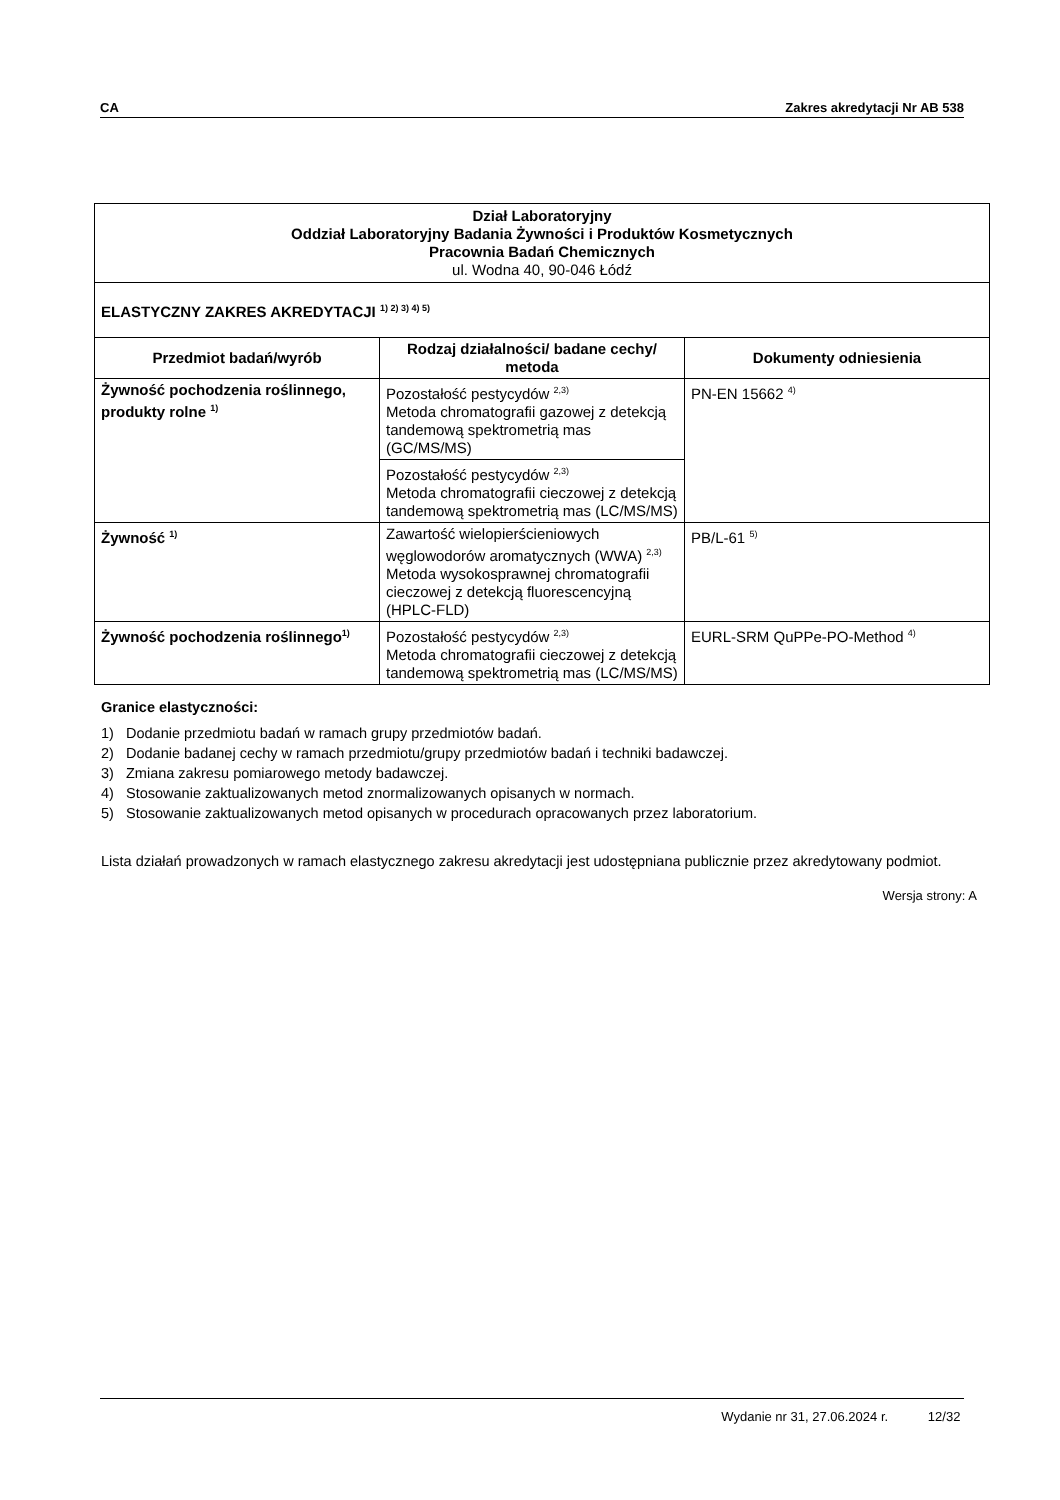CA Zakres akredytacji Nr AB 538
| Dział Laboratoryjny Oddział Laboratoryjny Badania Żywności i Produktów Kosmetycznych Pracownia Badań Chemicznych ul. Wodna 40, 90-046 Łódź | | |
| ELASTYCZNY ZAKRES AKREDYTACJI <sup>1) 2) 3) 4) 5)</sup> | | |
| Przedmiot badań/wyrób | Rodzaj działalności/ badane cechy/ metoda | Dokumenty odniesienia |
| Żywność pochodzenia roślinnego, produkty rolne <sup>1)</sup> | Pozostałość pestycydów <sup>2,3)</sup> Metoda chromatografii gazowej z detekcją tandemową spektrometrią mas (GC/MS/MS) | PN-EN 15662 <sup>4)</sup> |
| | Pozostałość pestycydów <sup>2,3)</sup> Metoda chromatografii cieczowej z detekcją tandemową spektrometrią mas (LC/MS/MS) | |
| Żywność <sup>1)</sup> | Zawartość wielopierścieniowych węglowodorów aromatycznych (WWA) <sup>2,3)</sup> Metoda wysokosprawnej chromatografii cieczowej z detekcją fluorescencyjną (HPLC-FLD) | PB/L-61 <sup>5)</sup> |
| Żywność pochodzenia roślinnego<sup>1)</sup> | Pozostałość pestycydów <sup>2,3)</sup> Metoda chromatografii cieczowej z detekcją tandemową spektrometrią mas (LC/MS/MS) | EURL-SRM QuPPe-PO-Method <sup>4)</sup> |
Granice elastyczności:
1) Dodanie przedmiotu badań w ramach grupy przedmiotów badań.
2) Dodanie badanej cechy w ramach przedmiotu/grupy przedmiotów badań i techniki badawczej.
3) Zmiana zakresu pomiarowego metody badawczej.
4) Stosowanie zaktualizowanych metod znormalizowanych opisanych w normach.
5) Stosowanie zaktualizowanych metod opisanych w procedurach opracowanych przez laboratorium.
Lista działań prowadzonych w ramach elastycznego zakresu akredytacji jest udostępniana publicznie przez akredytowany podmiot.
Wersja strony: A
Wydanie nr 31, 27.06.2024 r. 12/32